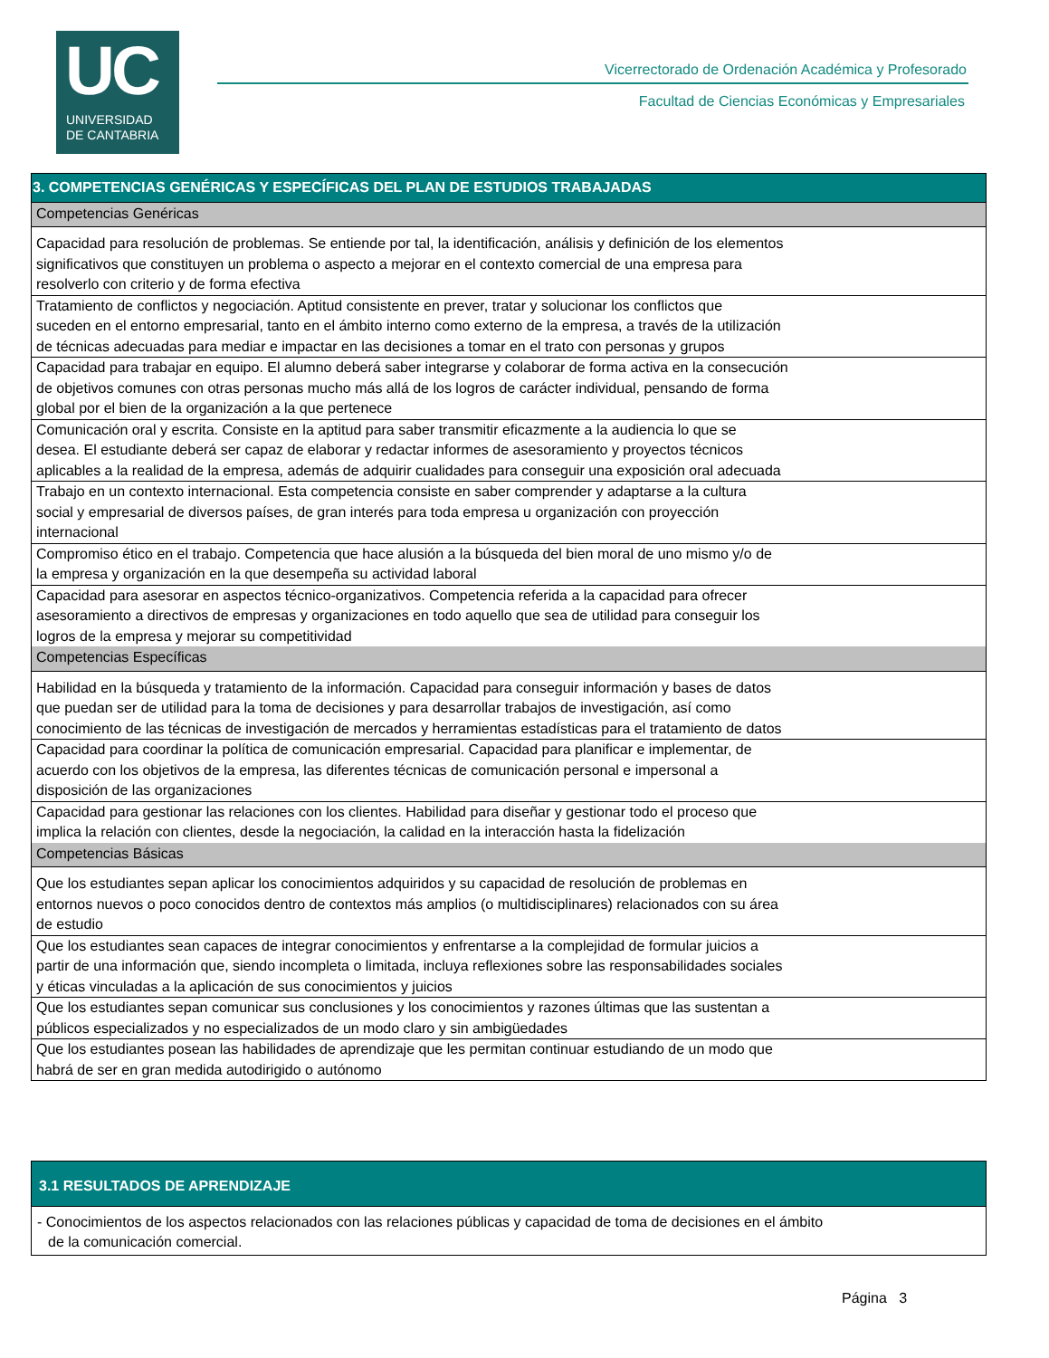UC
UNIVERSIDAD
DE CANTABRIA
Vicerrectorado de Ordenación Académica y Profesorado
Facultad de Ciencias Económicas y Empresariales
| 3. COMPETENCIAS GENÉRICAS Y ESPECÍFICAS DEL PLAN DE ESTUDIOS TRABAJADAS |
| --- |
| Competencias Genéricas |
| Capacidad para resolución de problemas. Se entiende por tal, la identificación, análisis y definición de los elementos significativos que constituyen un problema o aspecto a mejorar en el contexto comercial de una empresa para resolverlo con criterio y de forma efectiva |
| Tratamiento de conflictos y negociación. Aptitud consistente en prever, tratar y solucionar los conflictos que suceden en el entorno empresarial, tanto en el ámbito interno como externo de la empresa, a través de la utilización de técnicas adecuadas para mediar e impactar en las decisiones a tomar en el trato con personas y grupos |
| Capacidad para trabajar en equipo. El alumno deberá saber integrarse y colaborar de forma activa en la consecución de objetivos comunes con otras personas mucho más allá de los logros de carácter individual, pensando de forma global por el bien de la organización a la que pertenece |
| Comunicación oral y escrita. Consiste en la aptitud para saber transmitir eficazmente a la audiencia lo que se desea. El estudiante deberá ser capaz de elaborar y redactar informes de asesoramiento y proyectos técnicos aplicables a la realidad de la empresa, además de adquirir cualidades para conseguir una exposición oral adecuada |
| Trabajo en un contexto internacional. Esta competencia consiste en saber comprender y adaptarse a la cultura social y empresarial de diversos países, de gran interés para toda empresa u organización con proyección internacional |
| Compromiso ético en el trabajo. Competencia que hace alusión a la búsqueda del bien moral de uno mismo y/o de la empresa y organización en la que desempeña su actividad laboral |
| Capacidad para asesorar en aspectos técnico-organizativos. Competencia referida a la capacidad para ofrecer asesoramiento a directivos de empresas y organizaciones en todo aquello que sea de utilidad para conseguir los logros de la empresa y mejorar su competitividad |
| Competencias Específicas |
| Habilidad en la búsqueda y tratamiento de la información. Capacidad para conseguir información y bases de datos que puedan ser de utilidad para la toma de decisiones y para desarrollar trabajos de investigación, así como conocimiento de las técnicas de investigación de mercados y herramientas estadísticas para el tratamiento de datos |
| Capacidad para coordinar la política de comunicación empresarial. Capacidad para planificar e implementar, de acuerdo con los objetivos de la empresa, las diferentes técnicas de comunicación personal e impersonal a disposición de las organizaciones |
| Capacidad para gestionar las relaciones con los clientes. Habilidad para diseñar y gestionar todo el proceso que implica la relación con clientes, desde la negociación, la calidad en la interacción hasta la fidelización |
| Competencias Básicas |
| Que los estudiantes sepan aplicar los conocimientos adquiridos y su capacidad de resolución de problemas en entornos nuevos o poco conocidos dentro de contextos más amplios (o multidisciplinares) relacionados con su área de estudio |
| Que los estudiantes sean capaces de integrar conocimientos y enfrentarse a la complejidad de formular juicios a partir de una información que, siendo incompleta o limitada, incluya reflexiones sobre las responsabilidades sociales y éticas vinculadas a la aplicación de sus conocimientos y juicios |
| Que los estudiantes sepan comunicar sus conclusiones y los conocimientos y razones últimas que las sustentan a públicos especializados y no especializados de un modo claro y sin ambigüedades |
| Que los estudiantes posean las habilidades de aprendizaje que les permitan continuar estudiando de un modo que habrá de ser en gran medida autodirigido o autónomo |
| 3.1 RESULTADOS DE APRENDIZAJE |
| --- |
| - Conocimientos de los aspectos relacionados con las relaciones públicas y capacidad de toma de decisiones en el ámbito de la comunicación comercial. |
Página 3